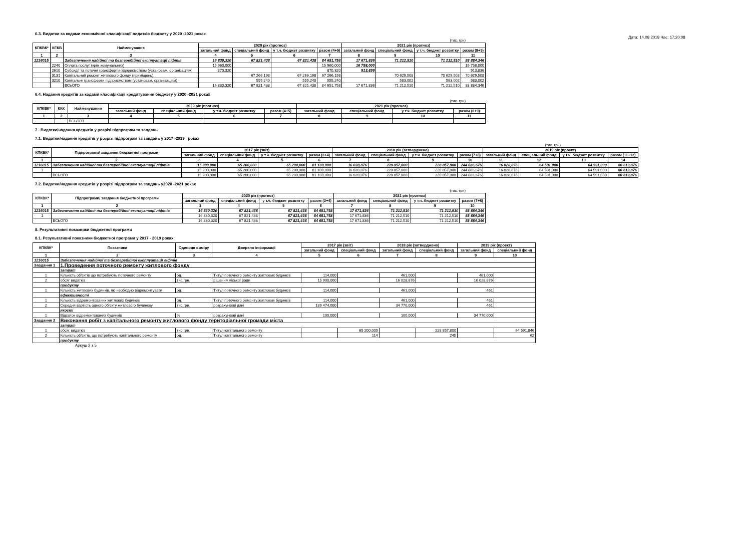Дата: 14.08.2018 Час: 17:20:08
6.3. Видатки за кодами економічної класифікації видатків бюджету у 2020 -2021 роках
(тис. грн)
| КПКВК* | КЕКВ | Найменування | 2020 рік (прогноз) | | | | 2021 рік (прогноз) | | | |
| --- | --- | --- | --- | --- | --- | --- | --- | --- | --- | --- |
| | | | загальний фонд | спеціальний фонд | у т.ч. бюджет розвитку | разом (4+5) | загальний фонд | спеціальний фонд | у т.ч. бюджет розвитку | разом (8+9) |
| 1 | 2 | 3 | 4 | 5 | 6 | 7 | 8 | 9 | 10 | 11 |
| 1216015 | | Забезпечення надійної та безперебійної експлуатації ліфтів | 16 830,320 | 67 821,438 | 67 821,438 | 84 651,758 | 17 671,836 | 71 212,510 | 71 212,510 | 88 884,346 |
| | 2240 | Оплата послуг (крім комунальних) | 15 960,000 | | | 15 960,000 | 16 758,000 | | | 16 758,000 |
| | 2610 | Субсидії та поточні трансферти підприємствам (установам, організаціям) | 870,320 | | | 870,320 | 913,836 | | | 913,836 |
| | 3131 | Капітальний ремонт житлового фонду (приміщень) | | 67 266,198 | 67 266,198 | 67 266,198 | | 70 629,508 | 70 629,508 | 70 629,508 |
| | 3210 | Капітальні трансферти підприємствам (установам, організаціям) | | 555,240 | 555,240 | 555,240 | | 583,002 | 583,002 | 583,002 |
| | | ВСЬОГО | 16 830,320 | 67 821,438 | 67 821,438 | 84 651,758 | 17 671,836 | 71 212,510 | 71 212,510 | 88 884,346 |
6.4. Надання кредитів за кодами класифікації кредитування бюджету у 2020 -2021 роках
(тис. грн)
| КПКВК* | ККК | Найменування | 2020 рік (прогноз) | | | | 2021 рік (прогноз) | | | |
| --- | --- | --- | --- | --- | --- | --- | --- | --- | --- | --- |
| | | | загальний фонд | спеціальний фонд | у т.ч. бюджет розвитку | разом (4+5) | загальний фонд | спеціальний фонд | у т.ч. бюджет розвитку | разом (8+9) |
| 1 | 2 | 3 | 4 | 5 | 6 | 7 | 8 | 9 | 10 | 11 |
| | | ВСЬОГО | | | | | | | | |
7 . Видатки/надання кредитів у розрізі підпрограм та завдань
7.1. Видатки/надання кредитів у розрізі підпрограм та завдань у 2017 -2019_ роках
(тис. грн)
| КПКВК* | Підпрограми/ завдання бюджетної програми | 2017 рік (звіт) | | | | 2018 рік (затверджено) | | | | 2019 рік (проект) | | | |
| --- | --- | --- | --- | --- | --- | --- | --- | --- | --- | --- | --- | --- | --- |
| | | загальний фонд | спеціальний фонд | у т.ч. бюджет розвитку | разом (3+4) | загальний фонд | спеціальний фонд | у т.ч. бюджет розвитку | разом (7+8) | загальний фонд | спеціальний фонд | у т.ч. бюджет розвитку | разом (11+12) |
| 1 | 2 | 3 | 4 | 5 | 6 | 7 | 8 | 9 | 10 | 11 | 12 | 13 | 14 |
| 1216015 | Забезпечення надійної та безперебійної експлуатації ліфтів | 15 900,000 | 65 200,000 | 65 200,000 | 81 100,000 | 16 028,876 | 228 857,800 | 228 857,800 | 244 886,676 | 16 028,876 | 64 591,000 | 64 591,000 | 80 619,876 |
| 1 | | 15 900,000 | 65 200,000 | 65 200,000 | 81 100,000 | 16 028,876 | 228 857,800 | 228 857,800 | 244 886,676 | 16 028,876 | 64 591,000 | 64 591,000 | 80 619,876 |
| | ВСЬОГО | 15 900,000 | 65 200,000 | 65 200,000 | 81 100,000 | 16 028,876 | 228 857,800 | 228 857,800 | 244 886,676 | 16 028,876 | 64 591,000 | 64 591,000 | 80 619,876 |
7.2. Видатки/надання кредитів у розрізі підпрограм та завдань у2020 -2021 роках
(тис. грн)
| КПКВК* | Підпрограми/ завдання бюджетної програми | 2020 рік (прогноз) | | | | 2021 рік (прогноз) | | | |
| --- | --- | --- | --- | --- | --- | --- | --- | --- | --- |
| | | загальний фонд | спеціальний фонд | у т.ч. бюджет розвитку | разом (3+4) | загальний фонд | спеціальний фонд | у т.ч. бюджет розвитку | разом (7+8) |
| 1 | 2 | 3 | 4 | 5 | 6 | 7 | 8 | 9 | 10 |
| 1216015 | Забезпечення надійної та безперебійної експлуатації ліфтів | 16 830,320 | 67 821,438 | 67 821,438 | 84 651,758 | 17 671,836 | 71 212,510 | 71 212,510 | 88 884,346 |
| 1 | | 16 830,320 | 67 821,438 | 67 821,438 | 84 651,758 | 17 671,836 | 71 212,510 | 71 212,510 | 88 884,346 |
| | ВСЬОГО | 16 830,320 | 67 821,438 | 67 821,438 | 84 651,758 | 17 671,836 | 71 212,510 | 71 212,510 | 88 884,346 |
8. Результативні показники бюджетної програми
8.1. Результативні показники бюджетної програми у 2017 - 2019 роках
| КПКВК* | Показники | Одиниця виміру | Джерело інформації | 2017 рік (звіт) | | 2018 рік (затверджено) | | 2019 рік (проект) | |
| --- | --- | --- | --- | --- | --- | --- | --- | --- | --- |
| | | | | загальний фонд | спеціальний фонд | загальний фонд | спеціальний фонд | загальний фонд | спеціальний фонд |
| 1 | 2 | 3 | 4 | 5 | 6 | 7 | 8 | 9 | 10 |
| 1216015 | Забезпечення надійної та безперебійної експлуатації ліфтів | | | | | | | | |
| Завдання 1 | 1.Проведення поточного ремонту житлового фонду | | | | | | | | |
| | затрат | | | | | | | | |
| 1 | Кількість об'єктів що потребують поточного ремонту | од. | Титул поточного ремонту житлових будинків | 114,000 | | 461,000 | | 461,000 | |
| 2 | обсяг видатків | тис.грн. | рішення міської ради | 15 900,000 | | 16 028,876 | | 16 028,876 | |
| | продукту | | | | | | | | |
| 1 | Кількість житлових будинків, які необхідно відремонтувати | од. | Титул поточного ремонту житлових будинків | 114,000 | | 461,000 | | 461 | |
| | ефективності | | | | | | | | |
| 1 | Кількість відремонтованих житлових будинків | од. | Титул поточного ремонту житлових будинків | 114,000 | | 461,000 | | 461 | |
| 2 | Середня вартість одного об'єкту житлового булинеку | тис.грн. | розрахункові дані | 139 474,000 | | 34 770,000 | | 461 | |
| | якості | | | | | | | | |
| 1 | Відсоток відремонтованих будинків | % | розрахункові дані | 100,000 | | 100,000 | | 34 770,000 | |
| Завдання 2 | Виконання робіт з капітального ремонту житлового фонду територіальної громади міста | | | | | | | | |
| | затрат | | | | | | | | |
| 1 | обсяг видатків | тис.грн. | Титул капітального ремонту | | 65 200,000 | | 228 857,800 | | 64 591,846 |
| 2 | Кількість об'єктів, що потребують капітального ремонту | од. | Титул капітального ремонту | | 114 | | 245 | | 62 |
| | продукту | | | | | | | | |
Аркуш 2 з 5